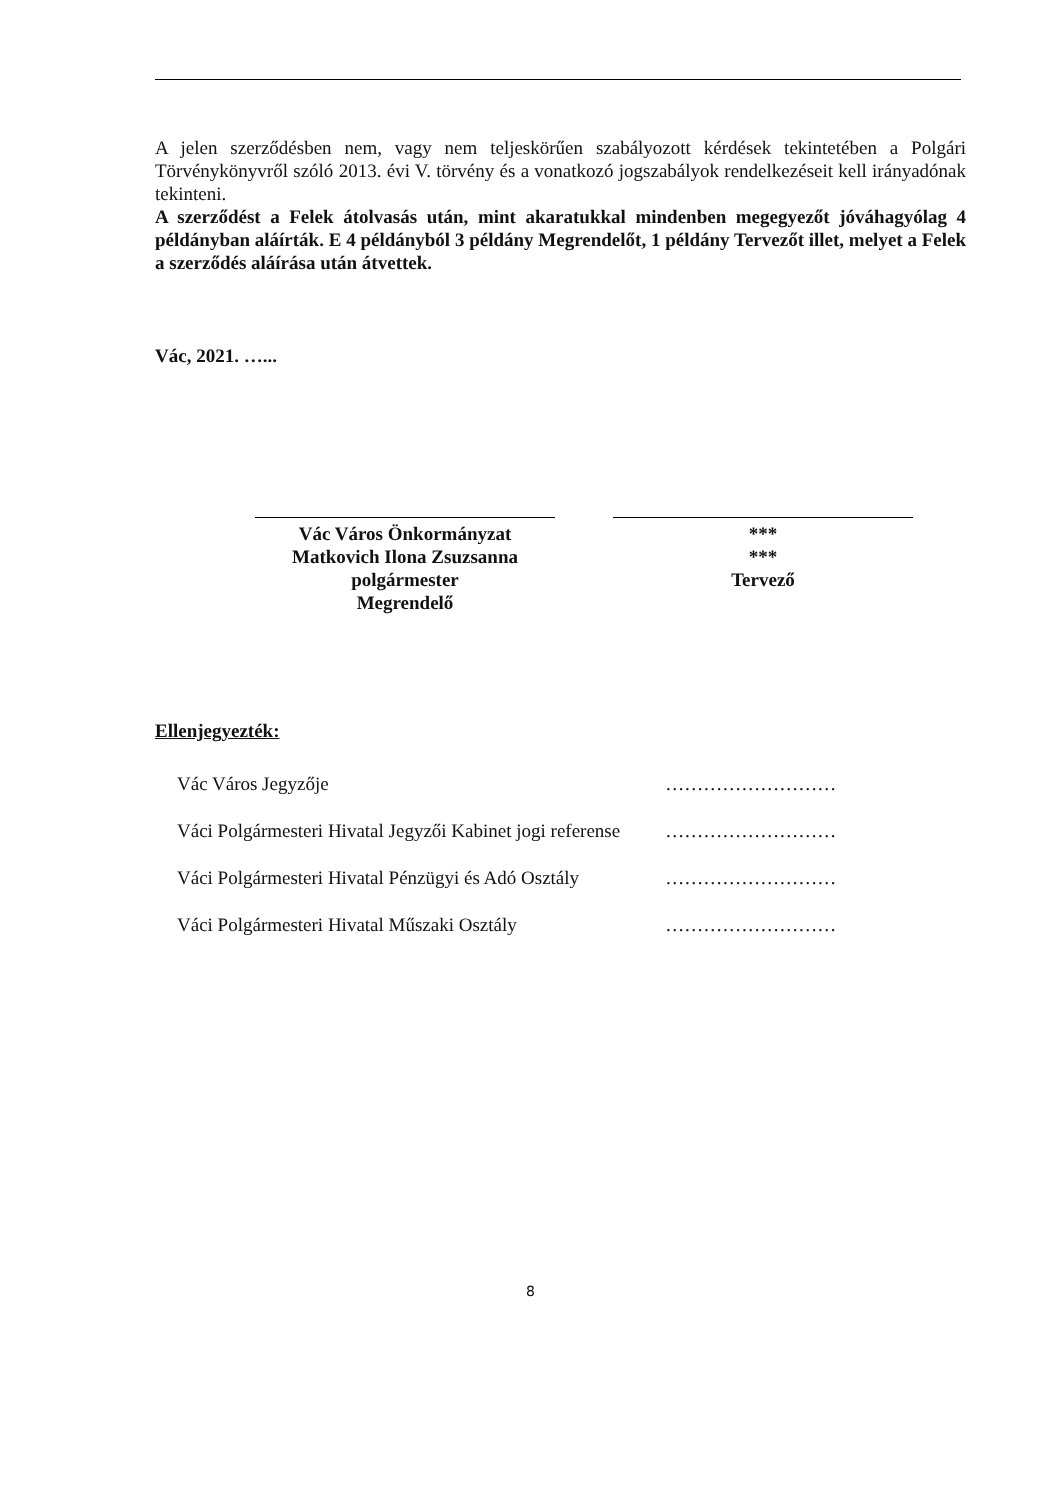A jelen szerződésben nem, vagy nem teljeskörűen szabályozott kérdések tekintetében a Polgári Törvénykönyvről szóló 2013. évi V. törvény és a vonatkozó jogszabályok rendelkezéseit kell irányadónak tekinteni.
A szerződést a Felek átolvasás után, mint akaratukkal mindenben megegyezőt jóváhagyólag 4 példányban aláírták. E 4 példányból 3 példány Megrendelőt, 1 példány Tervezőt illet, melyet a Felek a szerződés aláírása után átvettek.
Vác, 2021. …...
Vác Város Önkormányzat
Matkovich Ilona Zsuzsanna polgármester
Megrendelő
***
***
Tervező
Ellenjegyezték:
| Vác Város Jegyzője | ……………………… |
| Váci Polgármesteri Hivatal Jegyzői Kabinet jogi referense | ……………………… |
| Váci Polgármesteri Hivatal Pénzügyi és Adó Osztály | ……………………… |
| Váci Polgármesteri Hivatal Műszaki Osztály | ……………………… |
8